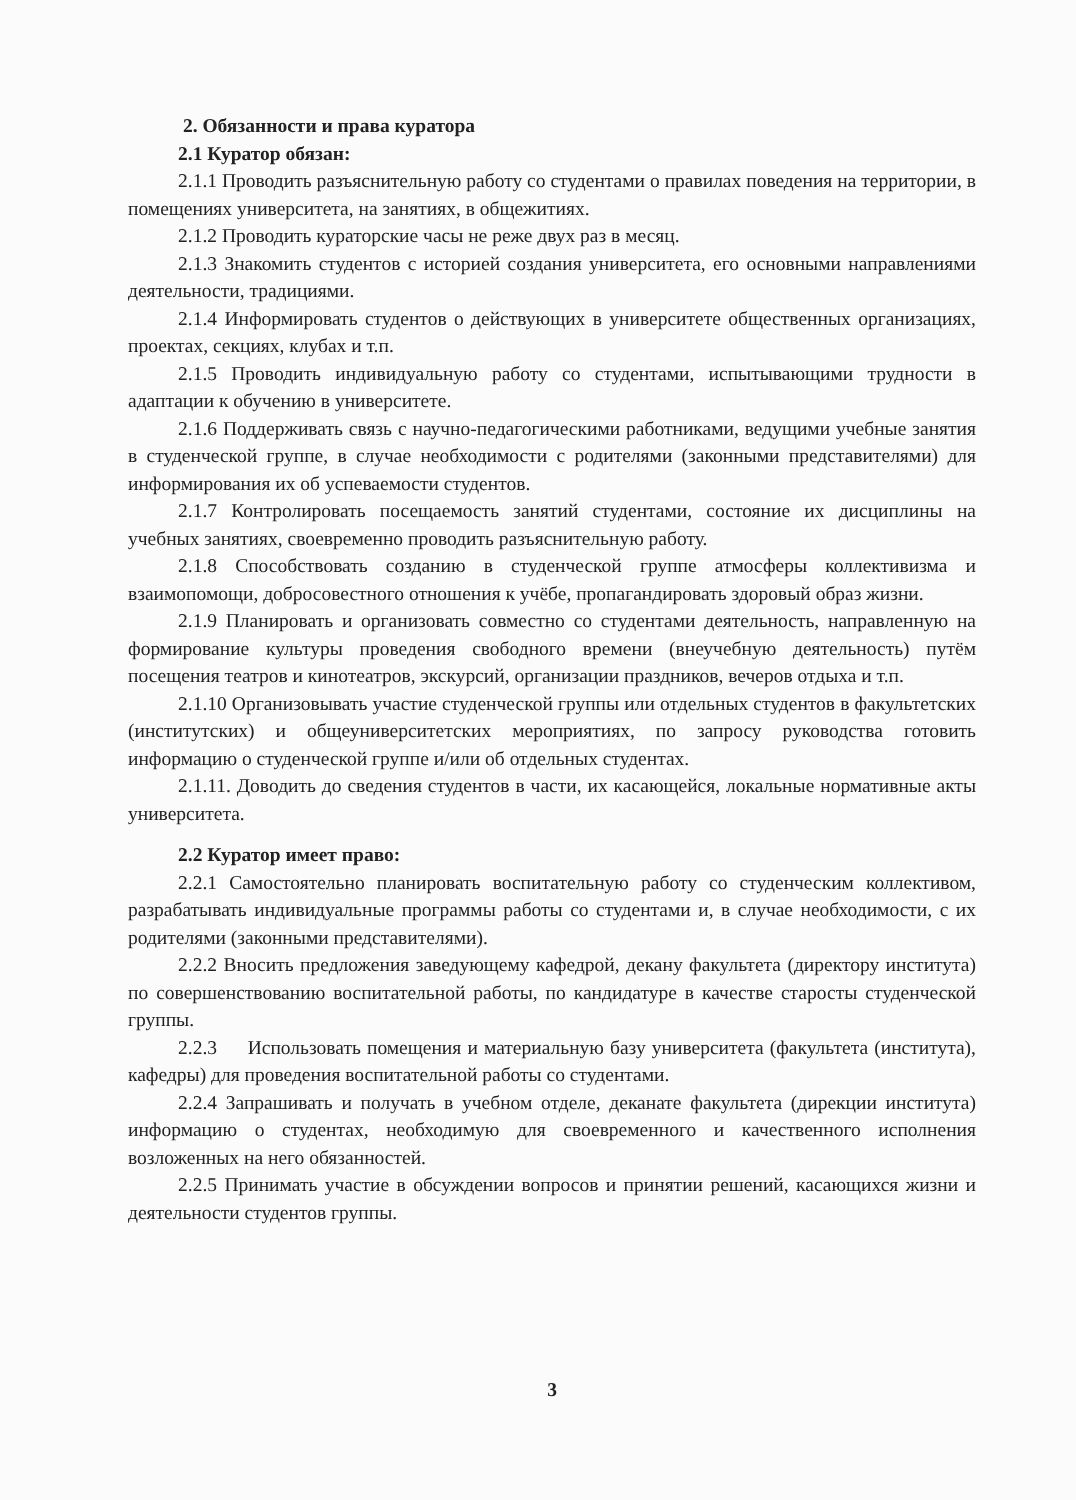2. Обязанности и права куратора
2.1 Куратор обязан:
2.1.1 Проводить разъяснительную работу со студентами о правилах поведения на территории, в помещениях университета, на занятиях, в общежитиях.
2.1.2 Проводить кураторские часы не реже двух раз в месяц.
2.1.3 Знакомить студентов с историей создания университета, его основными направлениями деятельности, традициями.
2.1.4 Информировать студентов о действующих в университете общественных организациях, проектах, секциях, клубах и т.п.
2.1.5 Проводить индивидуальную работу со студентами, испытывающими трудности в адаптации к обучению в университете.
2.1.6 Поддерживать связь с научно-педагогическими работниками, ведущими учебные занятия в студенческой группе, в случае необходимости с родителями (законными представителями) для информирования их об успеваемости студентов.
2.1.7 Контролировать посещаемость занятий студентами, состояние их дисциплины на учебных занятиях, своевременно проводить разъяснительную работу.
2.1.8 Способствовать созданию в студенческой группе атмосферы коллективизма и взаимопомощи, добросовестного отношения к учёбе, пропагандировать здоровый образ жизни.
2.1.9 Планировать и организовать совместно со студентами деятельность, направленную на формирование культуры проведения свободного времени (внеучебную деятельность) путём посещения театров и кинотеатров, экскурсий, организации праздников, вечеров отдыха и т.п.
2.1.10 Организовывать участие студенческой группы или отдельных студентов в факультетских (институтских) и общеуниверситетских мероприятиях, по запросу руководства готовить информацию о студенческой группе и/или об отдельных студентах.
2.1.11. Доводить до сведения студентов в части, их касающейся, локальные нормативные акты университета.
2.2 Куратор имеет право:
2.2.1 Самостоятельно планировать воспитательную работу со студенческим коллективом, разрабатывать индивидуальные программы работы со студентами и, в случае необходимости, с их родителями (законными представителями).
2.2.2 Вносить предложения заведующему кафедрой, декану факультета (директору института) по совершенствованию воспитательной работы, по кандидатуре в качестве старосты студенческой группы.
2.2.3 Использовать помещения и материальную базу университета (факультета (института), кафедры) для проведения воспитательной работы со студентами.
2.2.4 Запрашивать и получать в учебном отделе, деканате факультета (дирекции института) информацию о студентах, необходимую для своевременного и качественного исполнения возложенных на него обязанностей.
2.2.5 Принимать участие в обсуждении вопросов и принятии решений, касающихся жизни и деятельности студентов группы.
3